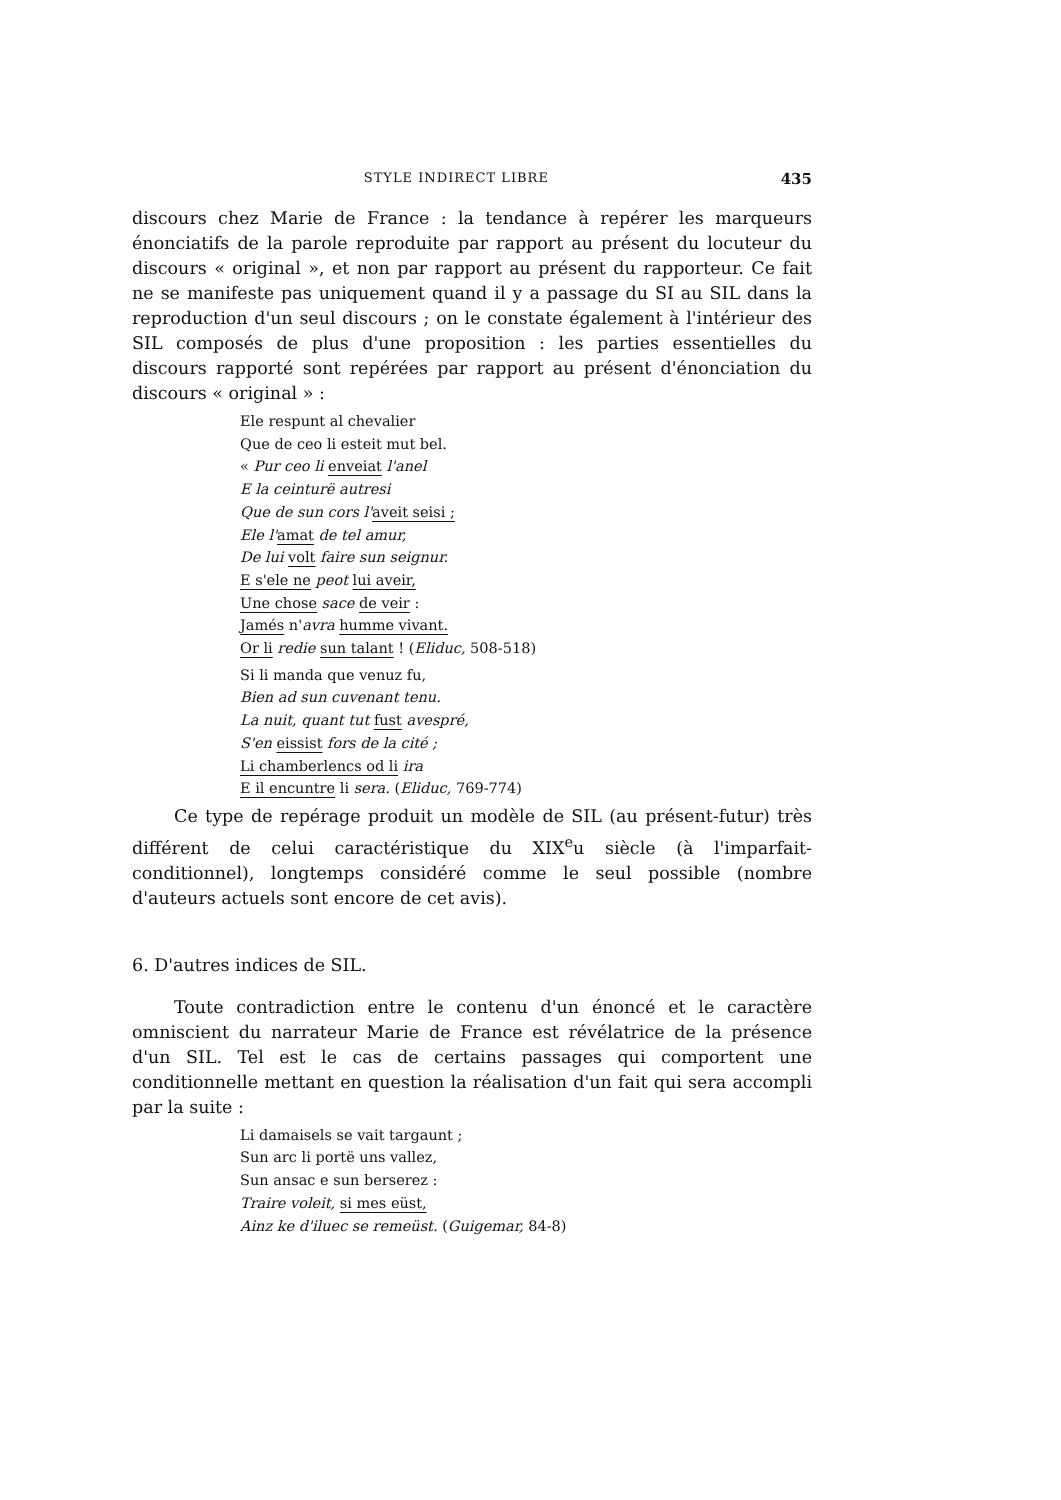STYLE INDIRECT LIBRE 435
discours chez Marie de France : la tendance à repérer les marqueurs énonciatifs de la parole reproduite par rapport au présent du locuteur du discours « original », et non par rapport au présent du rapporteur. Ce fait ne se manifeste pas uniquement quand il y a passage du SI au SIL dans la reproduction d'un seul discours ; on le constate également à l'intérieur des SIL composés de plus d'une proposition : les parties essentielles du discours rapporté sont repérées par rapport au présent d'énonciation du discours « original » :
Ele respunt al chevalier
Que de ceo li esteit mut bel.
« Pur ceo li enveiat l'anel
E la ceinturë autresi
Que de sun cors l'aveit seisi ;
Ele l'amat de tel amur,
De lui volt faire sun seignur.
E s'ele ne peot lui aveir,
Une chose sace de veir :
Jamés n'avra humme vivant.
Or li redie sun talant ! (Eliduc, 508-518)
Si li manda que venuz fu,
Bien ad sun cuvenant tenu.
La nuit, quant tut fust avespré,
S'en eissist fors de la cité ;
Li chamberlencs od li ira
E il encuntre li sera. (Eliduc, 769-774)
Ce type de repérage produit un modèle de SIL (au présent-futur) très différent de celui caractéristique du XIX<sup>e</sup>u siècle (à l'imparfait-conditionnel), longtemps considéré comme le seul possible (nombre d'auteurs actuels sont encore de cet avis).
6. D'autres indices de SIL.
Toute contradiction entre le contenu d'un énoncé et le caractère omniscient du narrateur Marie de France est révélatrice de la présence d'un SIL. Tel est le cas de certains passages qui comportent une conditionnelle mettant en question la réalisation d'un fait qui sera accompli par la suite :
Li damaisels se vait targaunt ;
Sun arc li portë uns vallez,
Sun ansac e sun berserez :
Traire voleit, si mes eüst,
Ainz ke d'iluec se remeüst. (Guigemar, 84-8)